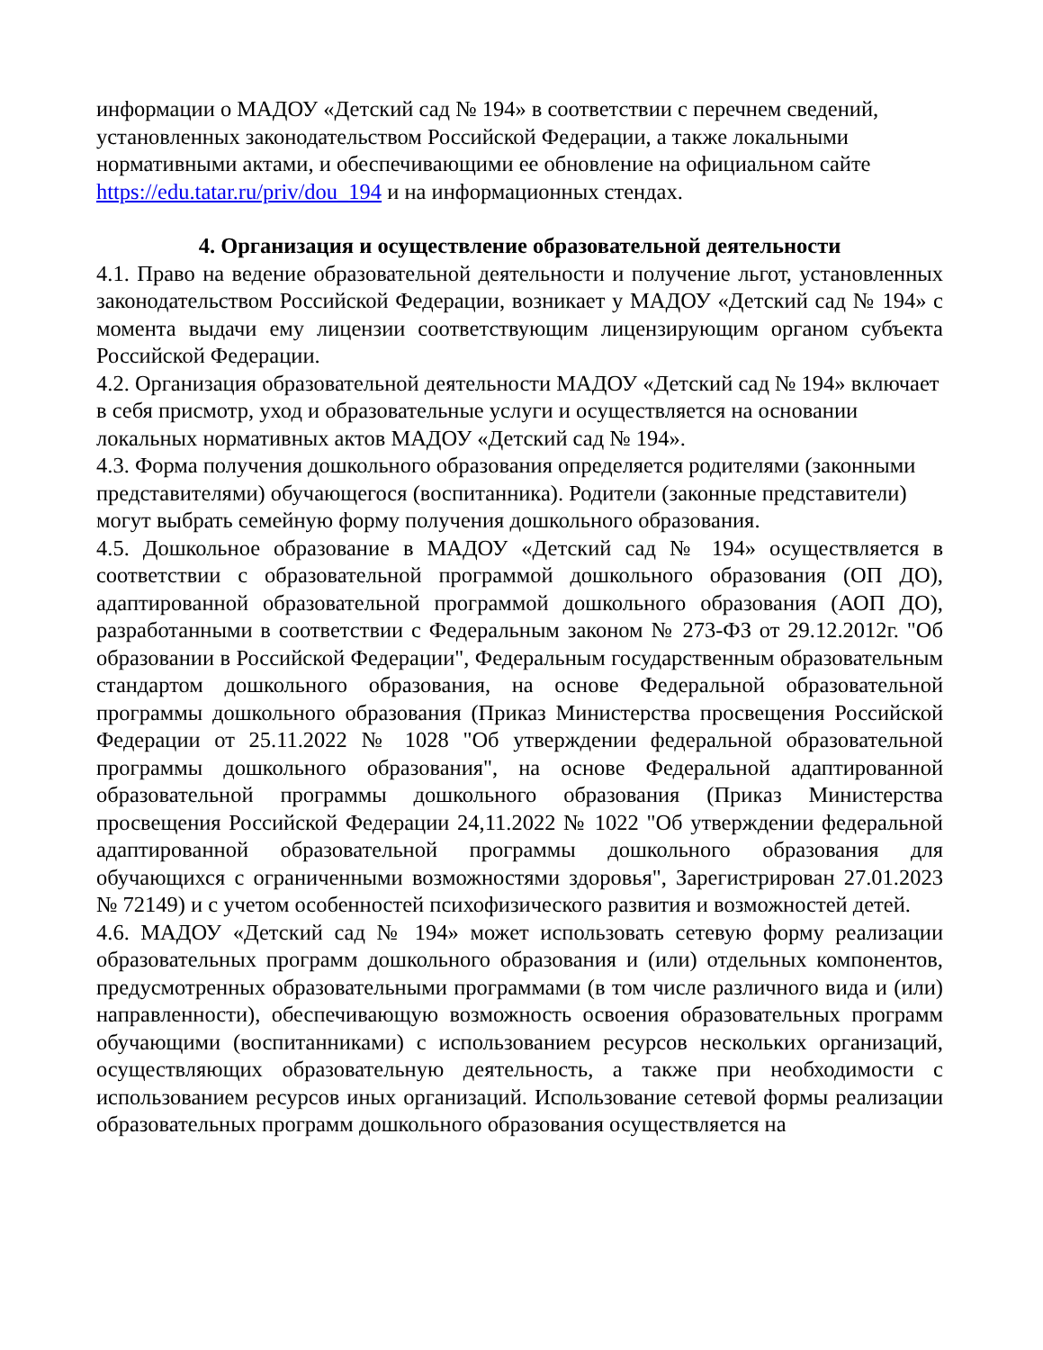информации о МАДОУ «Детский сад № 194» в соответствии с перечнем сведений, установленных законодательством Российской Федерации, а также локальными нормативными актами, и обеспечивающими ее обновление на официальном сайте https://edu.tatar.ru/priv/dou_194 и на информационных стендах.
4. Организация и осуществление образовательной деятельности
4.1. Право на ведение образовательной деятельности и получение льгот, установленных законодательством Российской Федерации, возникает у МАДОУ «Детский сад № 194» с момента выдачи ему лицензии соответствующим лицензирующим органом субъекта Российской Федерации.
4.2. Организация образовательной деятельности МАДОУ «Детский сад № 194» включает в себя присмотр, уход и образовательные услуги и осуществляется на основании локальных нормативных актов МАДОУ «Детский сад № 194».
4.3. Форма получения дошкольного образования определяется родителями (законными представителями) обучающегося (воспитанника). Родители (законные представители) могут выбрать семейную форму получения дошкольного образования.
4.5. Дошкольное образование в МАДОУ «Детский сад № 194» осуществляется в соответствии с образовательной программой дошкольного образования (ОП ДО), адаптированной образовательной программой дошкольного образования (АОП ДО), разработанными в соответствии с Федеральным законом № 273-ФЗ от 29.12.2012г. "Об образовании в Российской Федерации", Федеральным государственным образовательным стандартом дошкольного образования, на основе Федеральной образовательной программы дошкольного образования (Приказ Министерства просвещения Российской Федерации от 25.11.2022 № 1028 "Об утверждении федеральной образовательной программы дошкольного образования", на основе Федеральной адаптированной образовательной программы дошкольного образования (Приказ Министерства просвещения Российской Федерации 24,11.2022 № 1022 "Об утверждении федеральной адаптированной образовательной программы дошкольного образования для обучающихся с ограниченными возможностями здоровья", Зарегистрирован 27.01.2023 № 72149) и с учетом особенностей психофизического развития и возможностей детей.
4.6. МАДОУ «Детский сад № 194» может использовать сетевую форму реализации образовательных программ дошкольного образования и (или) отдельных компонентов, предусмотренных образовательными программами (в том числе различного вида и (или) направленности), обеспечивающую возможность освоения образовательных программ обучающими (воспитанниками) с использованием ресурсов нескольких организаций, осуществляющих образовательную деятельность, а также при необходимости с использованием ресурсов иных организаций. Использование сетевой формы реализации образовательных программ дошкольного образования осуществляется на